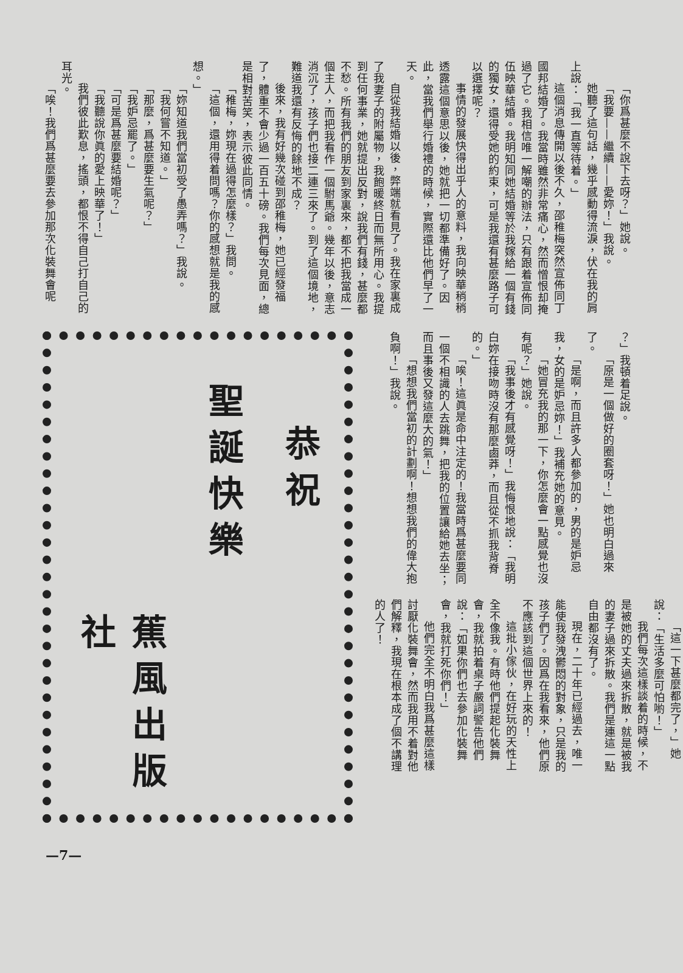「你爲甚麼不說下去呀？」她說。
「我要——繼續——愛妳！」我說。
她聽了這句話，幾乎感動得流淚，伏在我的肩上說：「我一直等待着。」
這個消息傳開以後不久，邵稚梅突然宣佈同丁國邦結婚了。我當時雖然非常痛心，然而憎恨却掩過了它。我相信唯一解嘲的辦法，只有跟着宣佈同伍映華結婚。我明知同她結婚等於我嫁給一個有錢的獨女，還得受她的約束，可是我還有甚麼路子可以選擇呢？
事情的發展快得出乎人的意料，我向映華稍稍透露這個意思以後，她就把一切都準備好了。因此，當我們舉行婚禮的時候，實際還比他們早了一天。
自從我結婚以後，弊端就看見了。我在家裏成了我妻子的附屬物，我飽暖終日而無所用心。我提到任何事業，她就提出反對，說我們有錢，甚麼都不愁。所有我們的朋友到家裏來，都不把我當成一個主人，而把我看作一個駙馬爺。幾年以後，意志消沉了，孩子們也接二連三來了。到了這個境地，難道我還有反悔的餘地不成？
後來，我有好幾次碰到邵稚梅，她已經發福了，體重不會少過一百五十磅。我們每次見面，總是相對苦笑，表示彼此同情。
「稚梅，妳現在過得怎麼樣？」我問。
「這個，還用得着問嗎？你的感想就是我的感想。」
「妳知道我們當初受了愚弄嗎？」我說。
「我何嘗不知道。」
「那麼，爲甚麼要生氣呢？」
「我妒忌罷了。」
「可是爲甚麼要結婚呢？」
「我聽說你眞的愛上映華了！」
我們彼此歎息，搖頭，都恨不得自己打自己的耳光。
「唉！我們爲甚麼要去參加那次化裝舞會呢
？」我頓着足說。
「原是一個做好的圈套呀！」她也明白過來了。
「是啊，而且許多人都參加的，男的是妒忌我，女的是妒忌妳！」我補充她的意見。
「她冒充我的那一下，你怎麼會一點感覺也沒有呢？」她說。
「我事後才有感覺呀！」我悔恨地說：「我明白妳在接吻時沒有那麼鹵莽，而且從不抓我背脊的。」
「唉！這眞是命中注定的！我當時爲甚麼要同一個不相識的人去跳舞，把我的位置讓給她去坐；而且事後又發這麼大的氣！」
「想想我們當初的計劃啊！想想我們的偉大抱負啊！」我說。
「這一下甚麼都完了，」她說：「生活多麼可怕喲！」
我們每次這樣談着的時候，不是被她的丈夫過來拆散，就是被我的妻子過來拆散。我們是連這一點自由都沒有了。
現在，二十年已經過去，唯一能使我發洩鬱悶的對象，只是我的孩子們了。因爲在我看來，他們原不應該到這個世界上來的！
這批小傢伙，在好玩的天性上全不像我。有時他們提起化裝舞會，我就拍着桌子嚴詞警告他們說：「如果你們也去參加化裝舞會，我就打死你們！」
他們完全不明白我爲甚麼這樣討厭化裝舞會，然而我用不着對他們解釋，我現在根本成了個不講理的人了！
恭祝
聖誕快樂
蕉風出版社
—7—